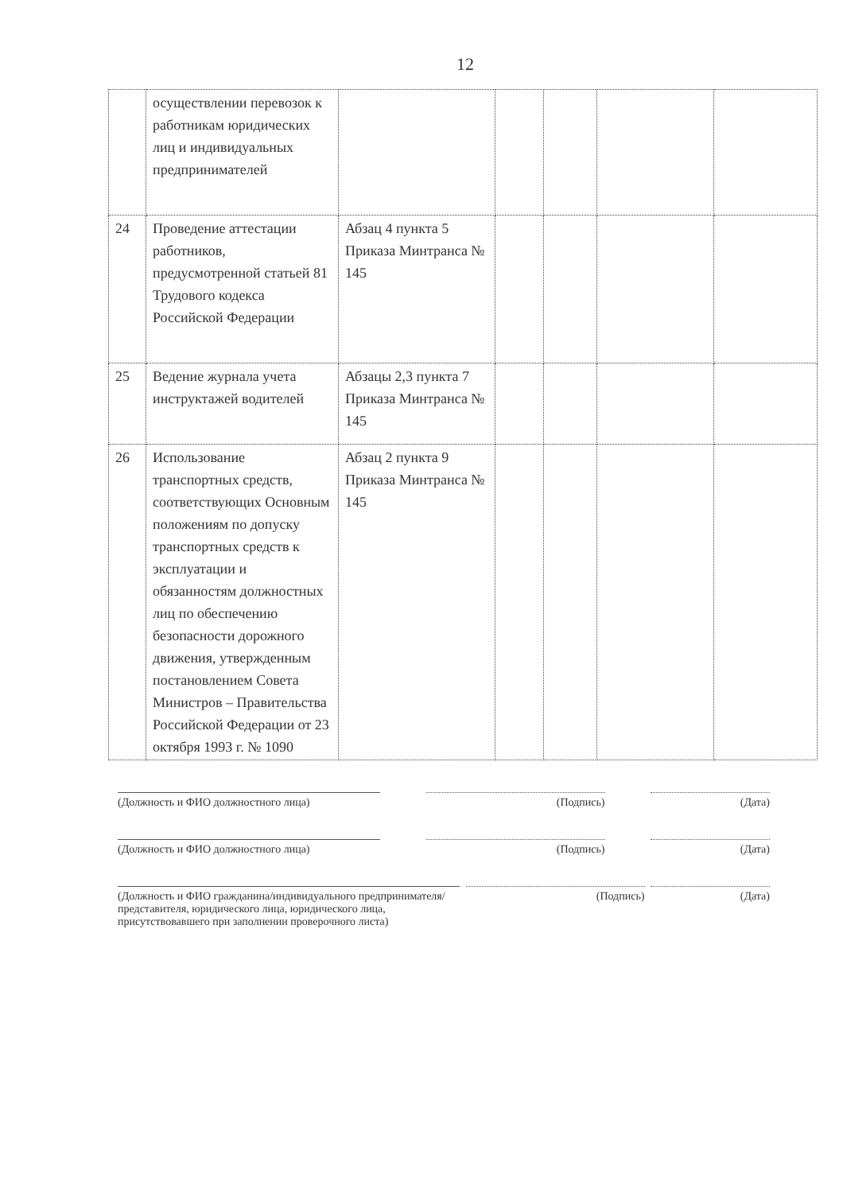12
| | осуществлении перевозок к работникам юридических лиц и индивидуальных предпринимателей | | | | | |
| 24 | Проведение аттестации работников, предусмотренной статьей 81 Трудового кодекса Российской Федерации | Абзац 4 пункта 5 Приказа Минтранса № 145 | | | | |
| 25 | Ведение журнала учета инструктажей водителей | Абзацы 2,3 пункта 7 Приказа Минтранса № 145 | | | | |
| 26 | Использование транспортных средств, соответствующих Основным положениям по допуску транспортных средств к эксплуатации и обязанностям должностных лиц по обеспечению безопасности дорожного движения, утвержденным постановлением Совета Министров – Правительства Российской Федерации от 23 октября 1993 г. № 1090 | Абзац 2 пункта 9 Приказа Минтранса № 145 | | | | |
(Должность и ФИО должностного лица) (Подпись) (Дата)
(Должность и ФИО должностного лица) (Подпись) (Дата)
(Должность и ФИО гражданина/индивидуального предпринимателя/представителя, юридического лица, юридического лица, присутствовавшего при заполнении проверочного листа)
(Подпись) (Дата)